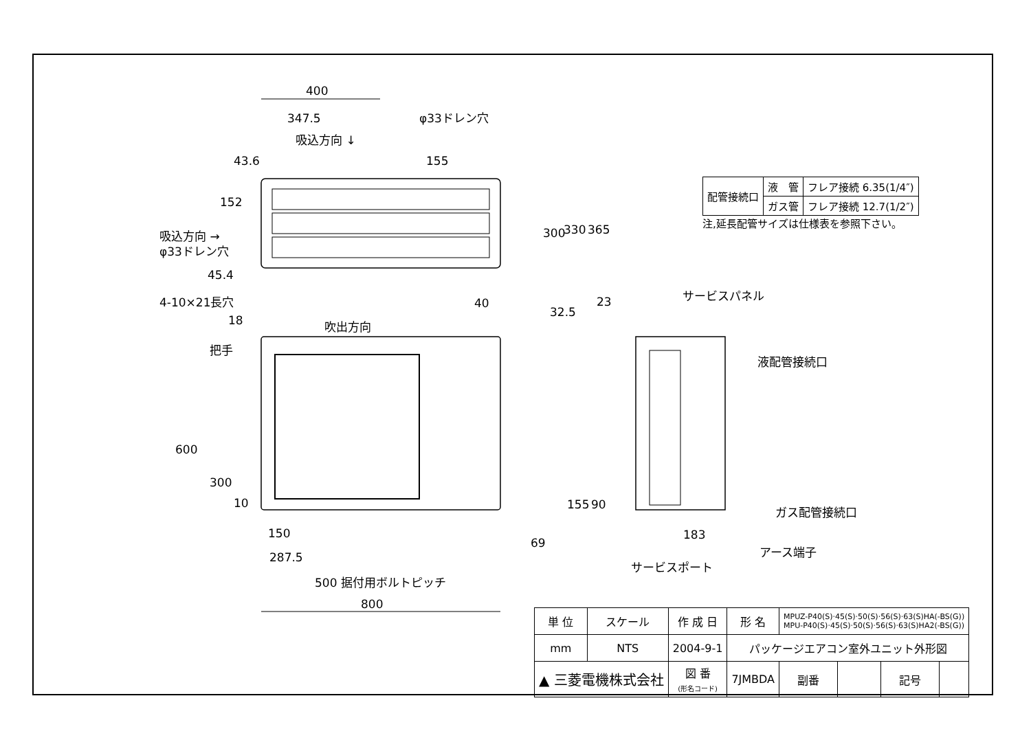400
347.5
φ33ドレン穴
吸込方向 ↓
吸込方向 →
φ33ドレン穴
45.4
4-10×21長穴
18
吹出方向
把手
40
23
サービスパネル
液配管接続口
ガス配管接続口
アース端子
サービスポート
183
150
287.5
500 据付用ボルトピッチ
800
69
152
43.6
155
300
330
365
32.5
600
300
10
155
90
| 配管接続口 | 液 管 | フレア接続 6.35(1/4″) |
| | ガス管 | フレア接続 12.7(1/2″) |
注,延長配管サイズは仕様表を参照下さい。
| 単 位 | スケール | 作 成 日 | 形 名 | MPUZ-P40(S)·45(S)·50(S)·56(S)·63(S)HA(-BS(G)) MPU-P40(S)·45(S)·50(S)·56(S)·63(S)HA2(-BS(G)) | | | |
| mm | NTS | 2004-9-1 | パッケージエアコン室外ユニット外形図 | | | | |
| ▲ 三菱電機株式会社 | | 図 番 (形名コード) | 7JMBDA | 副番 | | 記号 | |